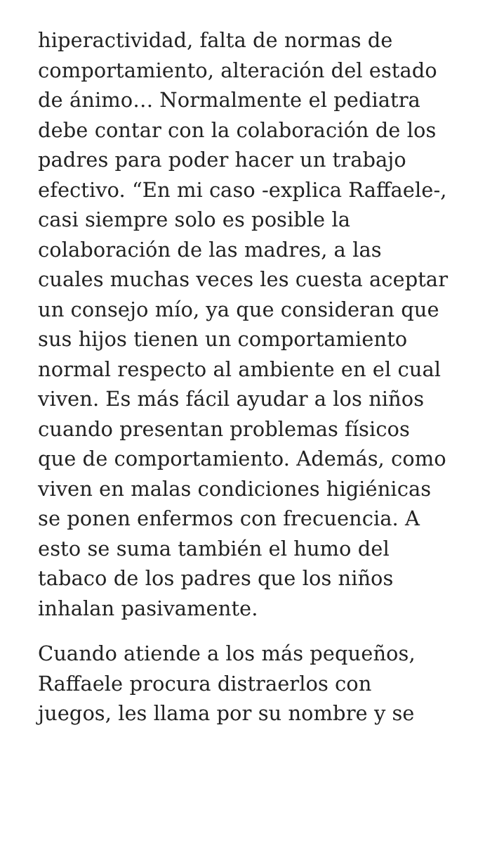hiperactividad, falta de normas de comportamiento, alteración del estado de ánimo… Normalmente el pediatra debe contar con la colaboración de los padres para poder hacer un trabajo efectivo. “En mi caso -explica Raffaele-, casi siempre solo es posible la colaboración de las madres, a las cuales muchas veces les cuesta aceptar un consejo mío, ya que consideran que sus hijos tienen un comportamiento normal respecto al ambiente en el cual viven. Es más fácil ayudar a los niños cuando presentan problemas físicos que de comportamiento. Además, como viven en malas condiciones higiénicas se ponen enfermos con frecuencia. A esto se suma también el humo del tabaco de los padres que los niños inhalan pasivamente.
Cuando atiende a los más pequeños, Raffaele procura distraerlos con juegos, les llama por su nombre y se